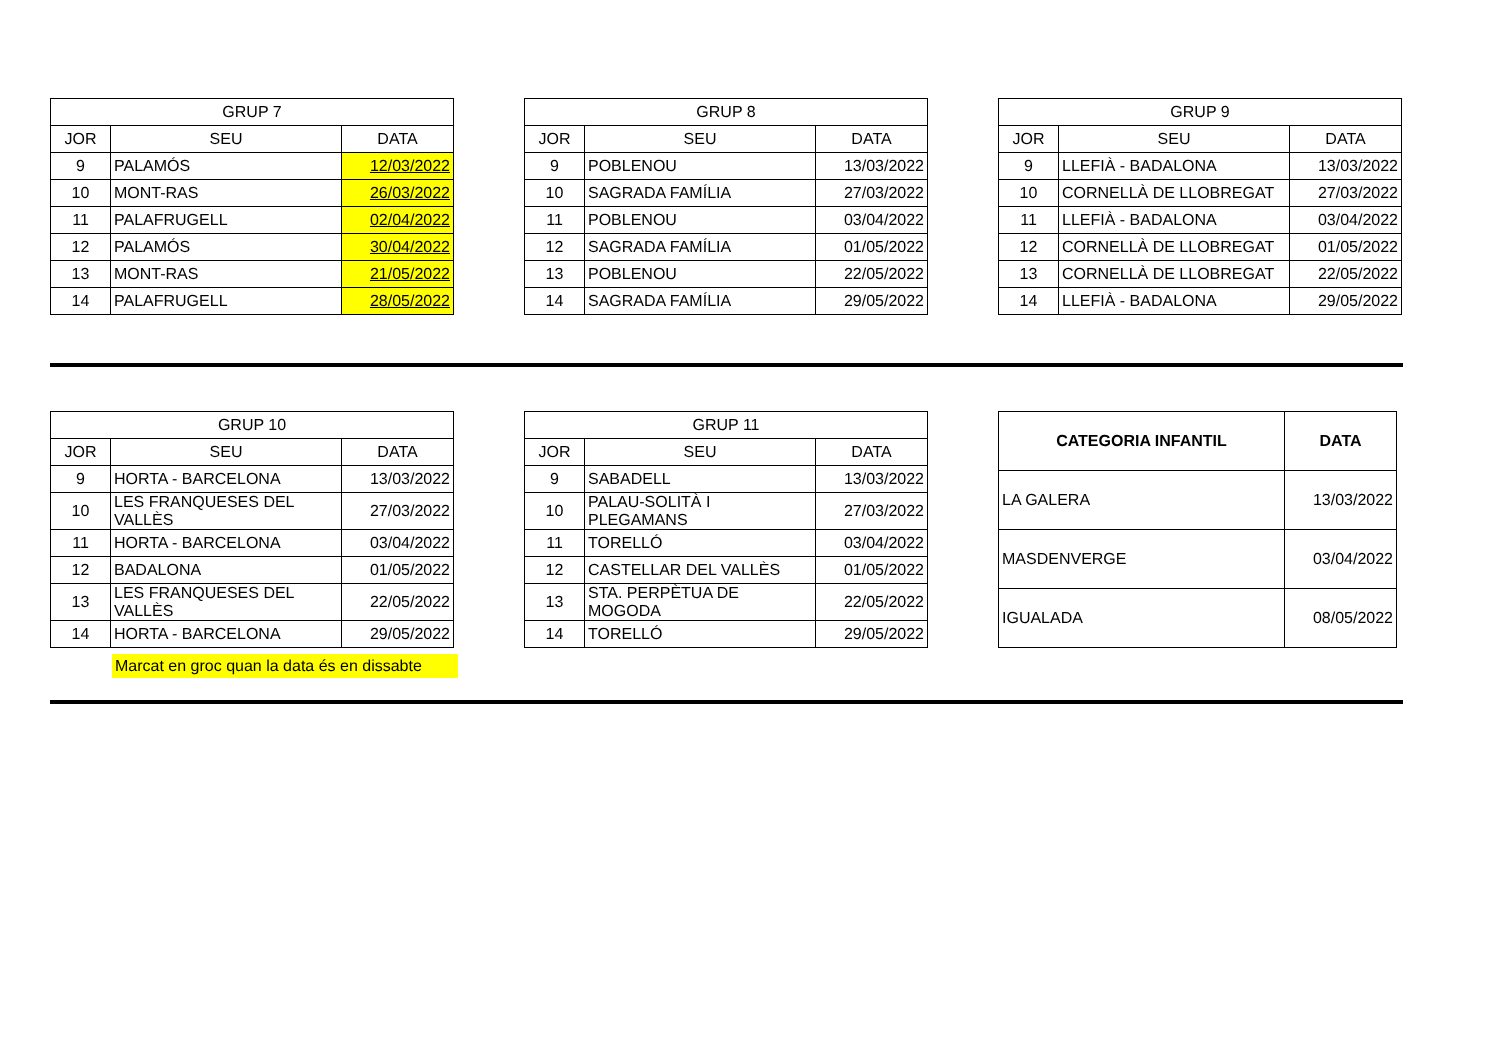| GRUP 7 | | |
| --- | --- | --- |
| JOR | SEU | DATA |
| 9 | PALAMÓS | 12/03/2022 |
| 10 | MONT-RAS | 26/03/2022 |
| 11 | PALAFRUGELL | 02/04/2022 |
| 12 | PALAMÓS | 30/04/2022 |
| 13 | MONT-RAS | 21/05/2022 |
| 14 | PALAFRUGELL | 28/05/2022 |
| GRUP 8 | | |
| --- | --- | --- |
| JOR | SEU | DATA |
| 9 | POBLENOU | 13/03/2022 |
| 10 | SAGRADA FAMÍLIA | 27/03/2022 |
| 11 | POBLENOU | 03/04/2022 |
| 12 | SAGRADA FAMÍLIA | 01/05/2022 |
| 13 | POBLENOU | 22/05/2022 |
| 14 | SAGRADA FAMÍLIA | 29/05/2022 |
| GRUP 9 | | |
| --- | --- | --- |
| JOR | SEU | DATA |
| 9 | LLEFIÀ - BADALONA | 13/03/2022 |
| 10 | CORNELLÀ DE LLOBREGAT | 27/03/2022 |
| 11 | LLEFIÀ - BADALONA | 03/04/2022 |
| 12 | CORNELLÀ DE LLOBREGAT | 01/05/2022 |
| 13 | CORNELLÀ DE LLOBREGAT | 22/05/2022 |
| 14 | LLEFIÀ - BADALONA | 29/05/2022 |
| GRUP 10 | | |
| --- | --- | --- |
| JOR | SEU | DATA |
| 9 | HORTA - BARCELONA | 13/03/2022 |
| 10 | LES FRANQUESES DEL VALLÈS | 27/03/2022 |
| 11 | HORTA - BARCELONA | 03/04/2022 |
| 12 | BADALONA | 01/05/2022 |
| 13 | LES FRANQUESES DEL VALLÈS | 22/05/2022 |
| 14 | HORTA - BARCELONA | 29/05/2022 |
| GRUP 11 | | |
| --- | --- | --- |
| JOR | SEU | DATA |
| 9 | SABADELL | 13/03/2022 |
| 10 | PALAU-SOLITÀ I PLEGAMANS | 27/03/2022 |
| 11 | TORELLÓ | 03/04/2022 |
| 12 | CASTELLAR DEL VALLÈS | 01/05/2022 |
| 13 | STA. PERPÈTUA DE MOGODA | 22/05/2022 |
| 14 | TORELLÓ | 29/05/2022 |
| CATEGORIA INFANTIL | DATA |
| --- | --- |
| LA GALERA | 13/03/2022 |
| MASDENVERGE | 03/04/2022 |
| IGUALADA | 08/05/2022 |
Marcat en groc quan la data és en dissabte